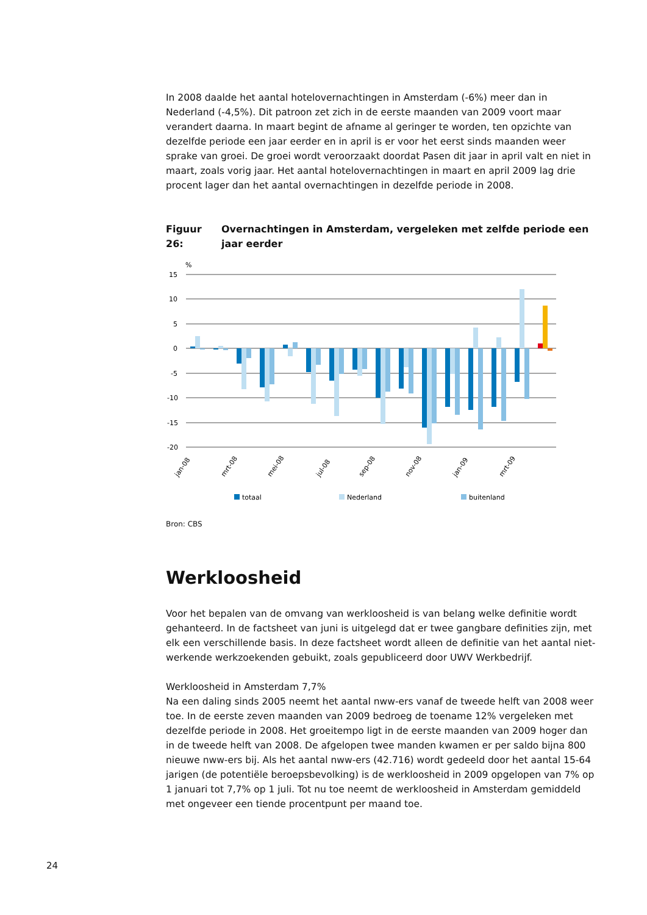In 2008 daalde het aantal hotelovernachtingen in Amsterdam (-6%) meer dan in Nederland (-4,5%). Dit patroon zet zich in de eerste maanden van 2009 voort maar verandert daarna. In maart begint de afname al geringer te worden, ten opzichte van dezelfde periode een jaar eerder en in april is er voor het eerst sinds maanden weer sprake van groei. De groei wordt veroorzaakt doordat Pasen dit jaar in april valt en niet in maart, zoals vorig jaar. Het aantal hotelovernachtingen in maart en april 2009 lag drie procent lager dan het aantal overnachtingen in dezelfde periode in 2008.
Figuur 26: Overnachtingen in Amsterdam, vergeleken met zelfde periode een jaar eerder
%
15
10
5
0
-5
-10
-15
-20
jan-08
mrt-08
mei-08
jul-08
sep-08
nov-08
jan-09
mrt-09
totaal
Nederland
buitenland
Bron: CBS
Werkloosheid
Voor het bepalen van de omvang van werkloosheid is van belang welke definitie wordt gehanteerd. In de factsheet van juni is uitgelegd dat er twee gangbare definities zijn, met elk een verschillende basis. In deze factsheet wordt alleen de definitie van het aantal niet-werkende werkzoekenden gebuikt, zoals gepubliceerd door UWV Werkbedrijf.
Werkloosheid in Amsterdam 7,7%
Na een daling sinds 2005 neemt het aantal nww-ers vanaf de tweede helft van 2008 weer toe. In de eerste zeven maanden van 2009 bedroeg de toename 12% vergeleken met dezelfde periode in 2008. Het groeitempo ligt in de eerste maanden van 2009 hoger dan in de tweede helft van 2008. De afgelopen twee manden kwamen er per saldo bijna 800 nieuwe nww-ers bij. Als het aantal nww-ers (42.716) wordt gedeeld door het aantal 15-64 jarigen (de potentiële beroepsbevolking) is de werkloosheid in 2009 opgelopen van 7% op 1 januari tot 7,7% op 1 juli. Tot nu toe neemt de werkloosheid in Amsterdam gemiddeld met ongeveer een tiende procentpunt per maand toe.
24